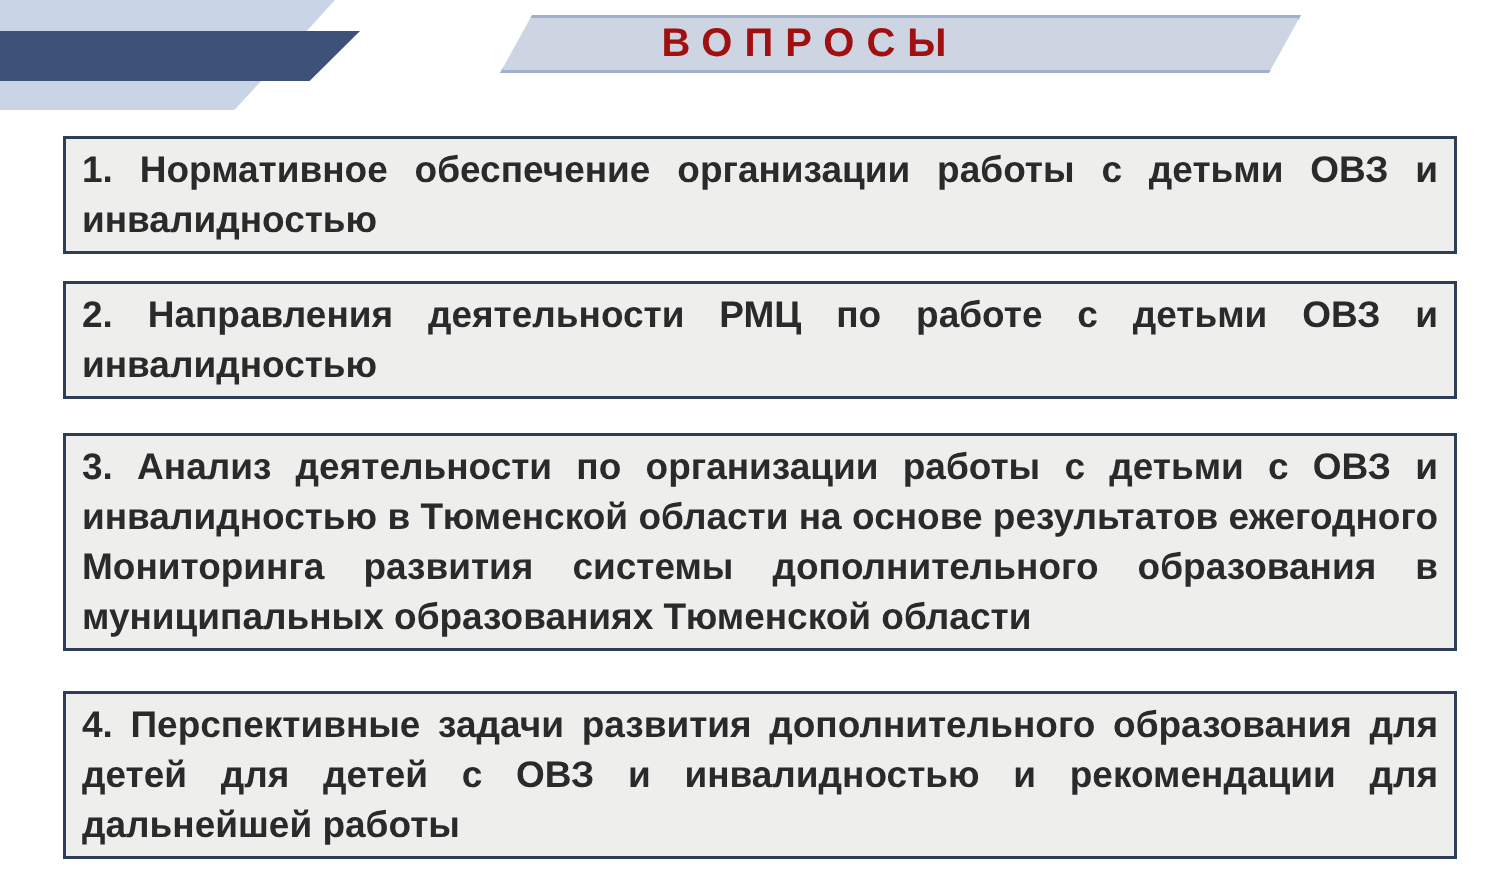ВОПРОСЫ
1. Нормативное обеспечение организации работы с детьми ОВЗ и инвалидностью
2. Направления деятельности РМЦ по работе с детьми ОВЗ и инвалидностью
3. Анализ деятельности по организации работы с детьми с ОВЗ и инвалидностью в Тюменской области на основе результатов ежегодного Мониторинга развития системы дополнительного образования в муниципальных образованиях Тюменской области
4. Перспективные задачи развития дополнительного образования для детей для детей с ОВЗ и инвалидностью и рекомендации для дальнейшей работы